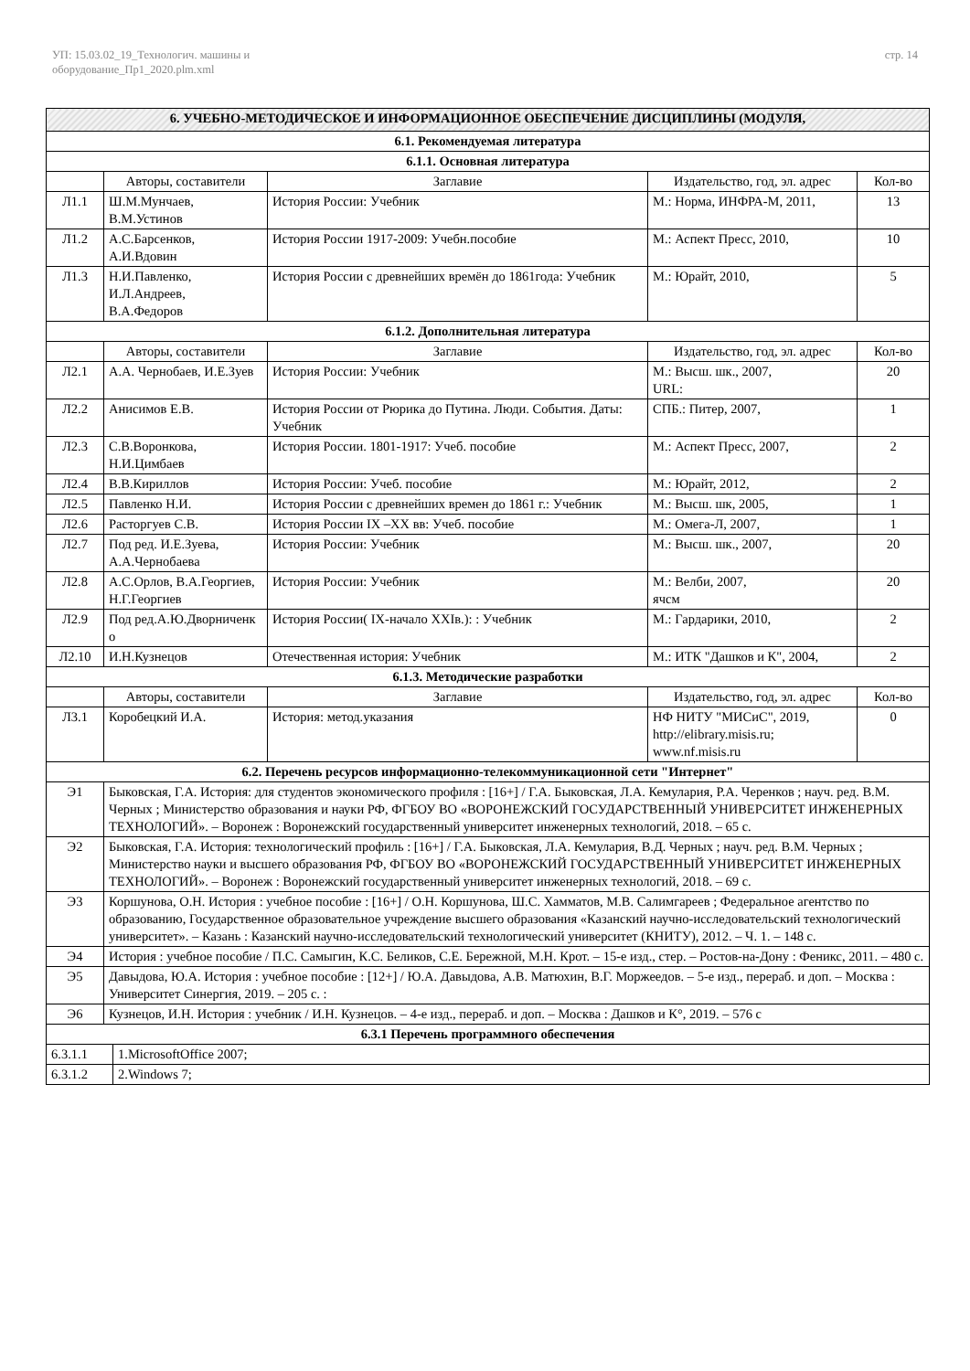УП: 15.03.02_19_Технологич. машины и
оборудование_Пр1_2020.plm.xml
стр. 14
| 6. УЧЕБНО-МЕТОДИЧЕСКОЕ И ИНФОРМАЦИОННОЕ ОБЕСПЕЧЕНИЕ ДИСЦИПЛИНЫ (МОДУЛЯ, | | | | |
| --- | --- | --- | --- | --- |
| 6.1. Рекомендуемая литература | | | | |
| 6.1.1. Основная литература | | | | |
| | Авторы, составители | Заглавие | Издательство, год, эл. адрес | Кол-во |
| Л1.1 | Ш.М.Мунчаев, В.М.Устинов | История России: Учебник | М.: Норма, ИНФРА-М, 2011, | 13 |
| Л1.2 | А.С.Барсенков, А.И.Вдовин | История России 1917-2009: Учебн.пособие | М.: Аспект Пресс, 2010, | 10 |
| Л1.3 | Н.И.Павленко, И.Л.Андреев, В.А.Федоров | История России с древнейших времён до 1861года: Учебник | М.: Юрайт, 2010, | 5 |
| 6.1.2. Дополнительная литература | | | | |
| | Авторы, составители | Заглавие | Издательство, год, эл. адрес | Кол-во |
| Л2.1 | А.А. Чернобаев, И.Е.Зуев | История России: Учебник | М.: Высш. шк., 2007, URL: | 20 |
| Л2.2 | Анисимов Е.В. | История России от Рюрика до Путина. Люди. События. Даты: Учебник | СПБ.: Питер, 2007, | 1 |
| Л2.3 | С.В.Воронкова, Н.И.Цимбаев | История России. 1801-1917: Учеб. пособие | М.: Аспект Пресс, 2007, | 2 |
| Л2.4 | В.В.Кириллов | История России: Учеб. пособие | М.: Юрайт, 2012, | 2 |
| Л2.5 | Павленко Н.И. | История России с древнейших времен до 1861 г.: Учебник | М.: Высш. шк, 2005, | 1 |
| Л2.6 | Расторгуев С.В. | История России IX –XX вв: Учеб. пособие | М.: Омега-Л, 2007, | 1 |
| Л2.7 | Под ред. И.Е.Зуева, А.А.Чернобаева | История России: Учебник | М.: Высш. шк., 2007, | 20 |
| Л2.8 | А.С.Орлов, В.А.Георгиев, Н.Г.Георгиев | История России: Учебник | М.: Велби, 2007, ячсм | 20 |
| Л2.9 | Под ред.А.Ю.Дворниченк о | История России( IX-начало XXIв.): : Учебник | М.: Гардарики, 2010, | 2 |
| Л2.10 | И.Н.Кузнецов | Отечественная история: Учебник | М.: ИТК "Дашков и К", 2004, | 2 |
| 6.1.3. Методические разработки | | | | |
| | Авторы, составители | Заглавие | Издательство, год, эл. адрес | Кол-во |
| Л3.1 | Коробецкий И.А. | История: метод.указания | НФ НИТУ "МИСиС", 2019, http://elibrary.misis.ru; www.nf.misis.ru | 0 |
| 6.2. Перечень ресурсов информационно-телекоммуникационной сети "Интернет" | | | | |
| Э1 | Быковская, Г.А. История: для студентов экономического профиля : [16+] / Г.А. Быковская, Л.А. Кемулария, Р.А. Черенков ; науч. ред. В.М. Черных ; Министерство образования и науки РФ, ФГБОУ ВО «ВОРОНЕЖСКИЙ ГОСУДАРСТВЕННЫЙ УНИВЕРСИТЕТ ИНЖЕНЕРНЫХ ТЕХНОЛОГИЙ». – Воронеж : Воронежский государственный университет инженерных технологий, 2018. – 65 с. | | | |
| Э2 | Быковская, Г.А. История: технологический профиль : [16+] / Г.А. Быковская, Л.А. Кемулария, В.Д. Черных ; науч. ред. В.М. Черных ; Министерство науки и высшего образования РФ, ФГБОУ ВО «ВОРОНЕЖСКИЙ ГОСУДАРСТВЕННЫЙ УНИВЕРСИТЕТ ИНЖЕНЕРНЫХ ТЕХНОЛОГИЙ». – Воронеж : Воронежский государственный университет инженерных технологий, 2018. – 69 с. | | | |
| Э3 | Коршунова, О.Н. История : учебное пособие : [16+] / О.Н. Коршунова, Ш.С. Хамматов, М.В. Салимгареев ; Федеральное агентство по образованию, Государственное образовательное учреждение высшего образования «Казанский научно-исследовательский технологический университет». – Казань : Казанский научно-исследовательский технологический университет (КНИТУ), 2012. – Ч. 1. – 148 с. | | | |
| Э4 | История : учебное пособие / П.С. Самыгин, К.С. Беликов, С.Е. Бережной, М.Н. Крот. – 15-е изд., стер. – Ростов-на-Дону : Феникс, 2011. – 480 с. | | | |
| Э5 | Давыдова, Ю.А. История : учебное пособие : [12+] / Ю.А. Давыдова, А.В. Матюхин, В.Г. Моржеедов. – 5-е изд., перераб. и доп. – Москва : Университет Синергия, 2019. – 205 с. : | | | |
| Э6 | Кузнецов, И.Н. История : учебник / И.Н. Кузнецов. – 4-е изд., перераб. и доп. – Москва : Дашков и К°, 2019. – 576 с | | | |
| 6.3.1 Перечень программного обеспечения | | | | |
| 6.3.1.1 | 1.MicrosoftOffice 2007; |
| 6.3.1.2 | 2.Windows 7; |